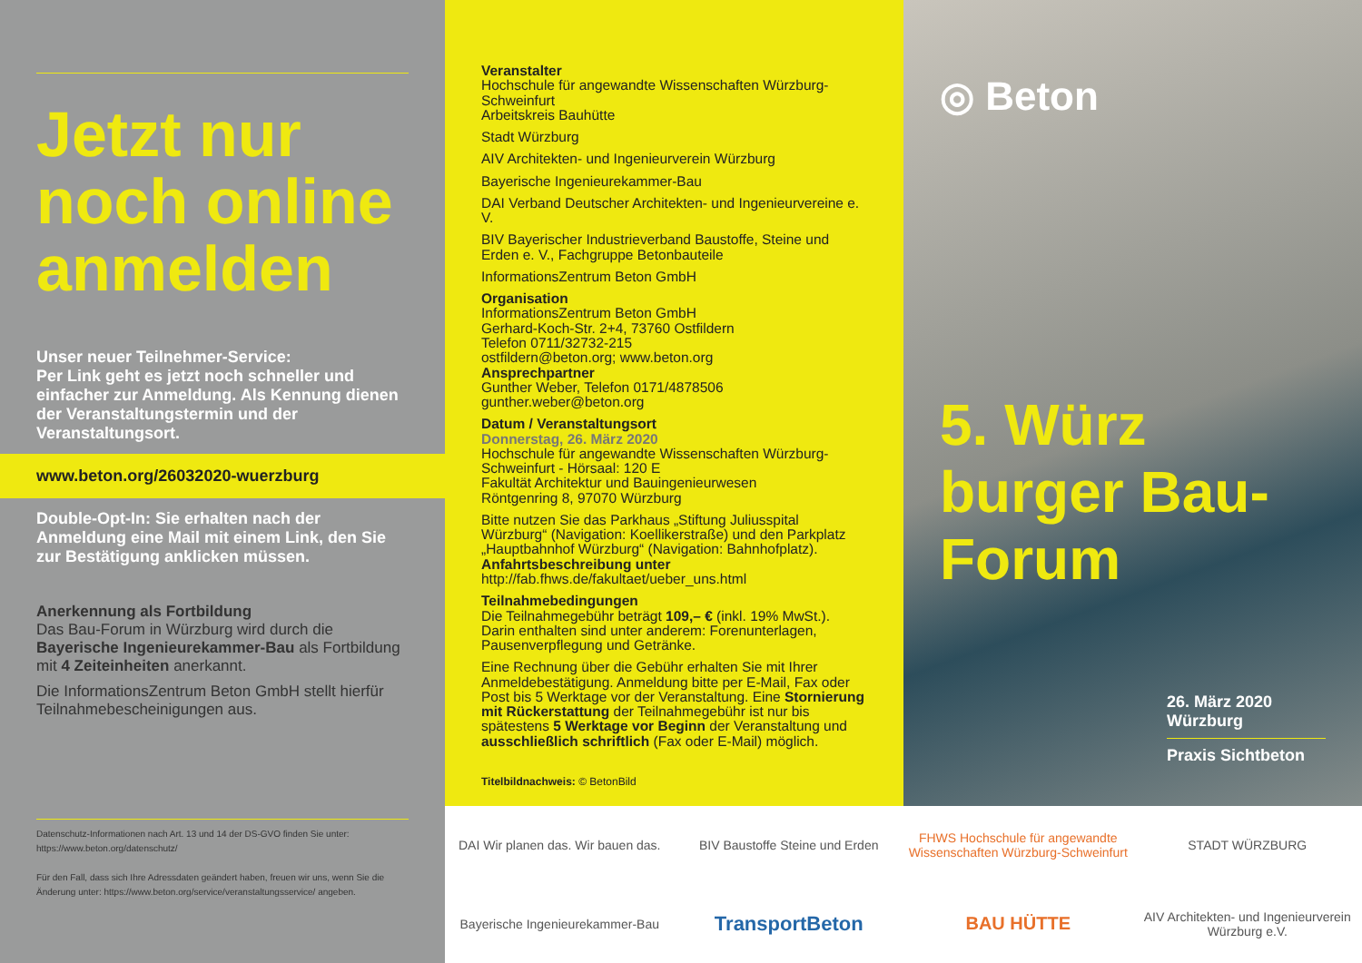Jetzt nur noch online anmelden
Unser neuer Teilnehmer-Service:
Per Link geht es jetzt noch schneller und einfacher zur Anmeldung. Als Kennung dienen der Veranstaltungstermin und der Veranstaltungsort.
www.beton.org/26032020-wuerzburg
Double-Opt-In: Sie erhalten nach der Anmeldung eine Mail mit einem Link, den Sie zur Bestätigung anklicken müssen.
Anerkennung als Fortbildung
Das Bau-Forum in Würzburg wird durch die Bayerische Ingenieurekammer-Bau als Fortbildung mit 4 Zeiteinheiten anerkannt.
Die InformationsZentrum Beton GmbH stellt hierfür Teilnahmebescheinigungen aus.
Datenschutz-Informationen nach Art. 13 und 14 der DS-GVO finden Sie unter: https://www.beton.org/datenschutz/
Für den Fall, dass sich Ihre Adressdaten geändert haben, freuen wir uns, wenn Sie die Änderung unter: https://www.beton.org/service/veranstaltungsservice/ angeben.
Veranstalter
Hochschule für angewandte Wissenschaften Würzburg-Schweinfurt
Arbeitskreis Bauhütte
Stadt Würzburg
AIV Architekten- und Ingenieurverein Würzburg
Bayerische Ingenieurekammer-Bau
DAI Verband Deutscher Architekten- und Ingenieurvereine e. V.
BIV Bayerischer Industrieverband Baustoffe, Steine und Erden e. V., Fachgruppe Betonbauteile
InformationsZentrum Beton GmbH
Organisation
InformationsZentrum Beton GmbH
Gerhard-Koch-Str. 2+4, 73760 Ostfildern
Telefon 0711/32732-215
ostfildern@beton.org; www.beton.org
Ansprechpartner
Gunther Weber, Telefon 0171/4878506
gunther.weber@beton.org
Datum / Veranstaltungsort
Donnerstag, 26. März 2020
Hochschule für angewandte Wissenschaften Würzburg-Schweinfurt - Hörsaal: 120 E
Fakultät Architektur und Bauingenieurwesen
Röntgenring 8, 97070 Würzburg
Bitte nutzen Sie das Parkhaus „Stiftung Juliusspital Würzburg“ (Navigation: Koellikerstraße) und den Parkplatz „Hauptbahnhof Würzburg“ (Navigation: Bahnhofplatz).
Anfahrtsbeschreibung unter
http://fab.fhws.de/fakultaet/ueber_uns.html
Teilnahmebedingungen
Die Teilnahmegebühr beträgt 109,– € (inkl. 19% MwSt.). Darin enthalten sind unter anderem: Forenunterlagen, Pausenverpflegung und Getränke.
Eine Rechnung über die Gebühr erhalten Sie mit Ihrer Anmeldebestätigung. Anmeldung bitte per E-Mail, Fax oder Post bis 5 Werktage vor der Veranstaltung. Eine Stornierung mit Rückerstattung der Teilnahmegebühr ist nur bis spätestens 5 Werktage vor Beginn der Veranstaltung und ausschließlich schriftlich (Fax oder E-Mail) möglich.
Titelbildnachweis: © BetonBild
◎ Beton
5. Würz burger Bau-Forum
26. März 2020
Würzburg
Praxis Sichtbeton
DAI Wir planen das. Wir bauen das.
BIV Baustoffe Steine und Erden
FHWS Hochschule für angewandte Wissenschaften Würzburg-Schweinfurt
STADT WÜRZBURG
Bayerische Ingenieurekammer-Bau
TransportBeton
BAU HÜTTE
AIV Architekten- und Ingenieurverein Würzburg e.V.